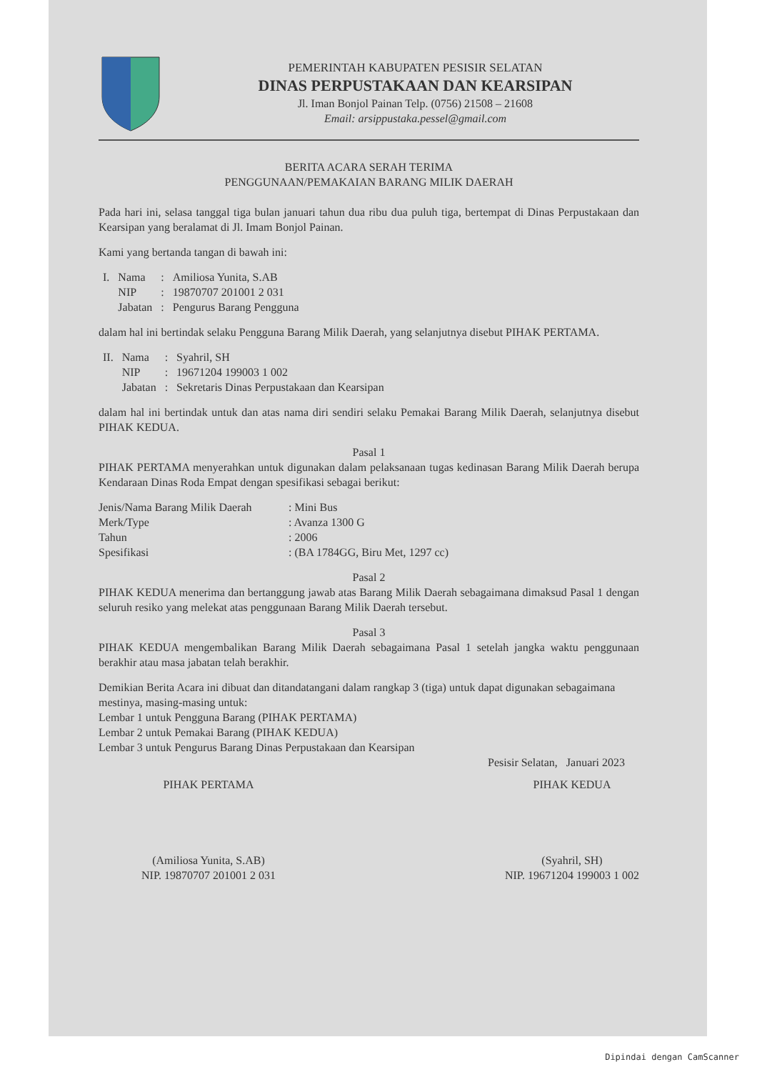PEMERINTAH KABUPATEN PESISIR SELATAN
DINAS PERPUSTAKAAN DAN KEARSIPAN
Jl. Iman Bonjol Painan Telp. (0756) 21508 – 21608
Email: arsippustaka.pessel@gmail.com
BERITA ACARA SERAH TERIMA
PENGGUNAAN/PEMAKAIAN BARANG MILIK DAERAH
Pada hari ini, selasa tanggal tiga bulan januari tahun dua ribu dua puluh tiga, bertempat di Dinas Perpustakaan dan Kearsipan yang beralamat di Jl. Imam Bonjol Painan.
Kami yang bertanda tangan di bawah ini:
| I. | Nama | : | Amiliosa Yunita, S.AB |
| | NIP | : | 19870707 201001 2 031 |
| | Jabatan | : | Pengurus Barang Pengguna |
dalam hal ini bertindak selaku Pengguna Barang Milik Daerah, yang selanjutnya disebut PIHAK PERTAMA.
| II. | Nama | : | Syahril, SH |
| | NIP | : | 19671204 199003 1 002 |
| | Jabatan | : | Sekretaris Dinas Perpustakaan dan Kearsipan |
dalam hal ini bertindak untuk dan atas nama diri sendiri selaku Pemakai Barang Milik Daerah, selanjutnya disebut PIHAK KEDUA.
Pasal 1
PIHAK PERTAMA menyerahkan untuk digunakan dalam pelaksanaan tugas kedinasan Barang Milik Daerah berupa Kendaraan Dinas Roda Empat dengan spesifikasi sebagai berikut:
| Jenis/Nama Barang Milik Daerah | : Mini Bus |
| Merk/Type | : Avanza 1300 G |
| Tahun | : 2006 |
| Spesifikasi | : (BA 1784GG, Biru Met, 1297 cc) |
Pasal 2
PIHAK KEDUA menerima dan bertanggung jawab atas Barang Milik Daerah sebagaimana dimaksud Pasal 1 dengan seluruh resiko yang melekat atas penggunaan Barang Milik Daerah tersebut.
Pasal 3
PIHAK KEDUA mengembalikan Barang Milik Daerah sebagaimana Pasal 1 setelah jangka waktu penggunaan berakhir atau masa jabatan telah berakhir.
Demikian Berita Acara ini dibuat dan ditandatangani dalam rangkap 3 (tiga) untuk dapat digunakan sebagaimana mestinya, masing-masing untuk:
Lembar 1 untuk Pengguna Barang (PIHAK PERTAMA)
Lembar 2 untuk Pemakai Barang (PIHAK KEDUA)
Lembar 3 untuk Pengurus Barang Dinas Perpustakaan dan Kearsipan
Pesisir Selatan, Januari 2023
PIHAK PERTAMA
(Amiliosa Yunita, S.AB)
NIP. 19870707 201001 2 031
PIHAK KEDUA
(Syahril, SH)
NIP. 19671204 199003 1 002
Dipindai dengan CamScanner